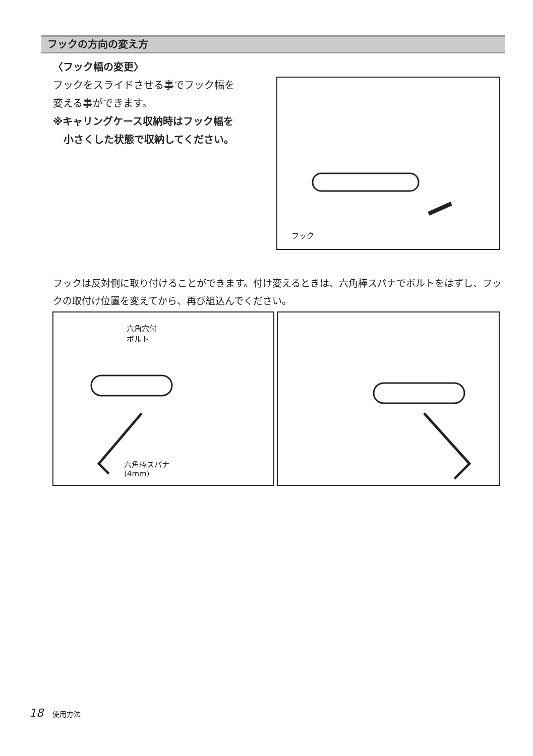フックの方向の変え方
〈フック幅の変更〉
フックをスライドさせる事でフック幅を
変える事ができます。
※キャリングケース収納時はフック幅を
小さくした状態で収納してください。
フック
フックは反対側に取り付けることができます。付け変えるときは、六角棒スパナでボルトをはずし、フックの取付け位置を変えてから、再び組込んでください。
六角穴付
ボルト
六角棒スパナ
(4mm)
18 使用方法